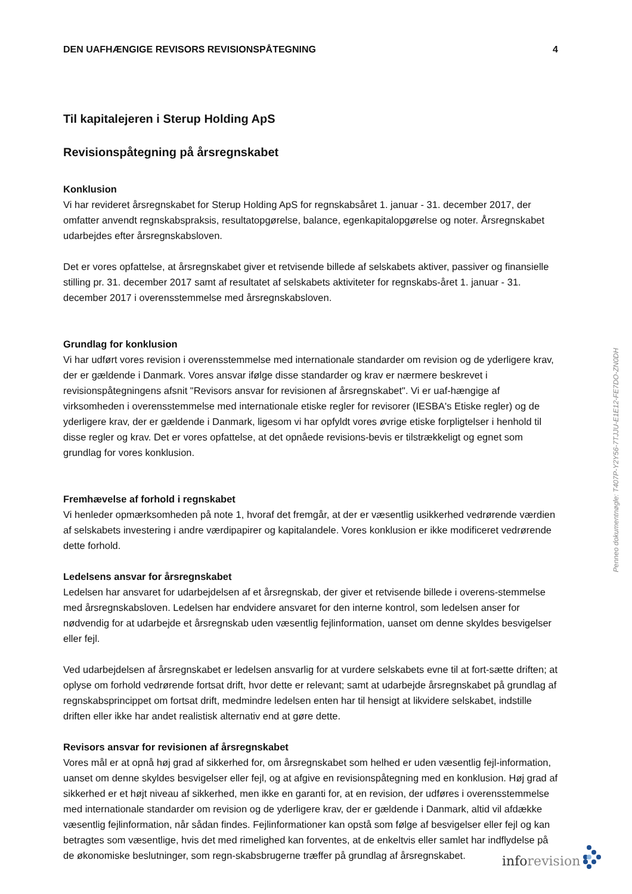DEN UAFHÆNGIGE REVISORS REVISIONSPÅTEGNING 4
Til kapitalejeren i Sterup Holding ApS
Revisionspåtegning på årsregnskabet
Konklusion
Vi har revideret årsregnskabet for Sterup Holding ApS for regnskabsåret 1. januar - 31. december 2017, der omfatter anvendt regnskabspraksis, resultatopgørelse, balance, egenkapitalopgørelse og noter. Årsregnskabet udarbejdes efter årsregnskabsloven.
Det er vores opfattelse, at årsregnskabet giver et retvisende billede af selskabets aktiver, passiver og finansielle stilling pr. 31. december 2017 samt af resultatet af selskabets aktiviteter for regnskabs-året 1. januar - 31. december 2017 i overensstemmelse med årsregnskabsloven.
Grundlag for konklusion
Vi har udført vores revision i overensstemmelse med internationale standarder om revision og de yderligere krav, der er gældende i Danmark. Vores ansvar ifølge disse standarder og krav er nærmere beskrevet i revisionspåtegningens afsnit "Revisors ansvar for revisionen af årsregnskabet". Vi er uaf-hængige af virksomheden i overensstemmelse med internationale etiske regler for revisorer (IESBA's Etiske regler) og de yderligere krav, der er gældende i Danmark, ligesom vi har opfyldt vores øvrige etiske forpligtelser i henhold til disse regler og krav. Det er vores opfattelse, at det opnåede revisions-bevis er tilstrækkeligt og egnet som grundlag for vores konklusion.
Fremhævelse af forhold i regnskabet
Vi henleder opmærksomheden på note 1, hvoraf det fremgår, at der er væsentlig usikkerhed vedrørende værdien af selskabets investering i andre værdipapirer og kapitalandele. Vores konklusion er ikke modificeret vedrørende dette forhold.
Ledelsens ansvar for årsregnskabet
Ledelsen har ansvaret for udarbejdelsen af et årsregnskab, der giver et retvisende billede i overens-stemmelse med årsregnskabsloven. Ledelsen har endvidere ansvaret for den interne kontrol, som ledelsen anser for nødvendig for at udarbejde et årsregnskab uden væsentlig fejlinformation, uanset om denne skyldes besvigelser eller fejl.
Ved udarbejdelsen af årsregnskabet er ledelsen ansvarlig for at vurdere selskabets evne til at fort-sætte driften; at oplyse om forhold vedrørende fortsat drift, hvor dette er relevant; samt at udarbejde årsregnskabet på grundlag af regnskabsprincippet om fortsat drift, medmindre ledelsen enten har til hensigt at likvidere selskabet, indstille driften eller ikke har andet realistisk alternativ end at gøre dette.
Revisors ansvar for revisionen af årsregnskabet
Vores mål er at opnå høj grad af sikkerhed for, om årsregnskabet som helhed er uden væsentlig fejl-information, uanset om denne skyldes besvigelser eller fejl, og at afgive en revisionspåtegning med en konklusion. Høj grad af sikkerhed er et højt niveau af sikkerhed, men ikke en garanti for, at en revision, der udføres i overensstemmelse med internationale standarder om revision og de yderligere krav, der er gældende i Danmark, altid vil afdække væsentlig fejlinformation, når sådan findes. Fejlinformationer kan opstå som følge af besvigelser eller fejl og kan betragtes som væsentlige, hvis det med rimelighed kan forventes, at de enkeltvis eller samlet har indflydelse på de økonomiske beslutninger, som regn-skabsbrugerne træffer på grundlag af årsregnskabet.
Penneo dokumentnøgle: T407P-Y2Y56-7TJJU-E1E12-FE7DO-ZN0DH
inforevision